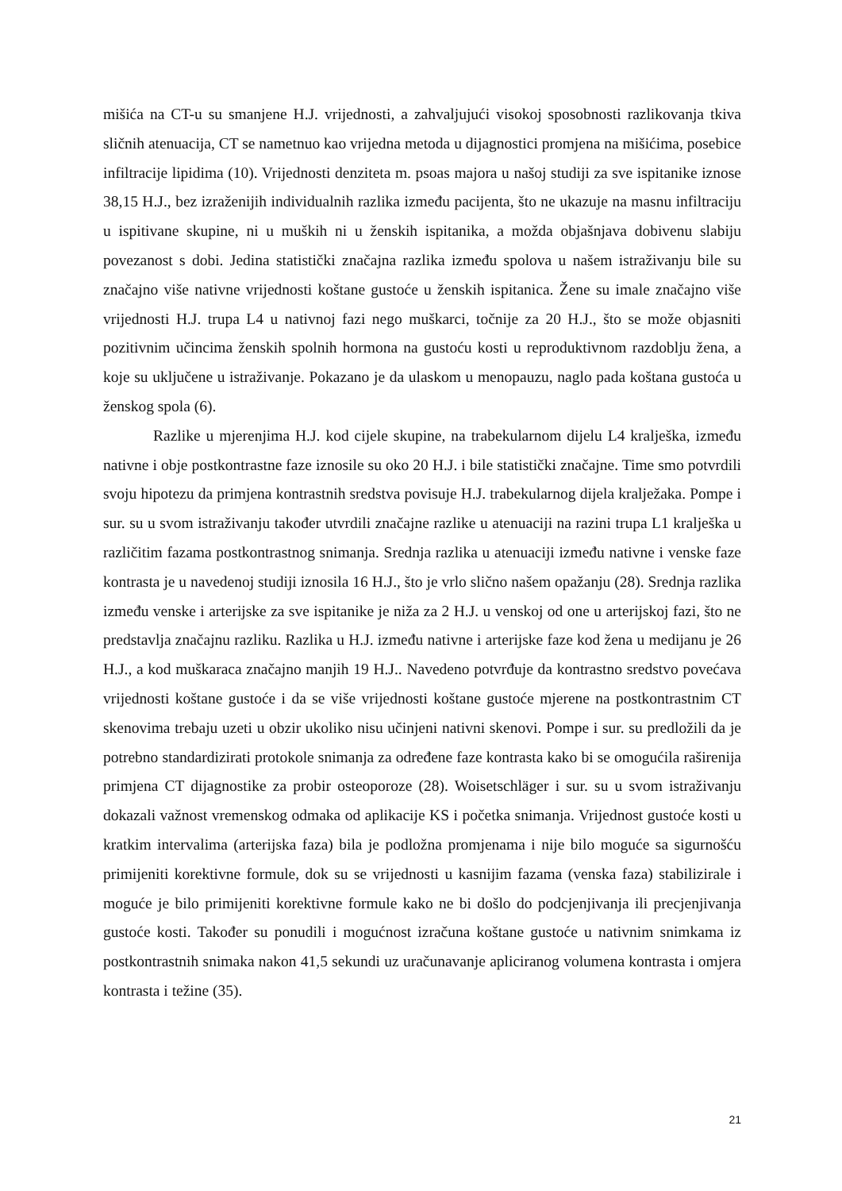mišića na CT-u su smanjene H.J. vrijednosti, a zahvaljujući visokoj sposobnosti razlikovanja tkiva sličnih atenuacija, CT se nametnuo kao vrijedna metoda u dijagnostici promjena na mišićima, posebice infiltracije lipidima (10). Vrijednosti denziteta m. psoas majora u našoj studiji za sve ispitanike iznose 38,15 H.J., bez izraženijih individualnih razlika između pacijenta, što ne ukazuje na masnu infiltraciju u ispitivane skupine, ni u muških ni u ženskih ispitanika, a možda objašnjava dobivenu slabiju povezanost s dobi. Jedina statistički značajna razlika između spolova u našem istraživanju bile su značajno više nativne vrijednosti koštane gustoće u ženskih ispitanica. Žene su imale značajno više vrijednosti H.J. trupa L4 u nativnoj fazi nego muškarci, točnije za 20 H.J., što se može objasniti pozitivnim učincima ženskih spolnih hormona na gustoću kosti u reproduktivnom razdoblju žena, a koje su uključene u istraživanje. Pokazano je da ulaskom u menopauzu, naglo pada koštana gustoća u ženskog spola (6).
Razlike u mjerenjima H.J. kod cijele skupine, na trabekularnom dijelu L4 kralješka, između nativne i obje postkontrastne faze iznosile su oko 20 H.J. i bile statistički značajne. Time smo potvrdili svoju hipotezu da primjena kontrastnih sredstva povisuje H.J. trabekularnog dijela kralježaka. Pompe i sur. su u svom istraživanju također utvrdili značajne razlike u atenuaciji na razini trupa L1 kralješka u različitim fazama postkontrastnog snimanja. Srednja razlika u atenuaciji između nativne i venske faze kontrasta je u navedenoj studiji iznosila 16 H.J., što je vrlo slično našem opažanju (28). Srednja razlika između venske i arterijske za sve ispitanike je niža za 2 H.J. u venskoj od one u arterijskoj fazi, što ne predstavlja značajnu razliku. Razlika u H.J. između nativne i arterijske faze kod žena u medijanu je 26 H.J., a kod muškaraca značajno manjih 19 H.J.. Navedeno potvrđuje da kontrastno sredstvo povećava vrijednosti koštane gustoće i da se više vrijednosti koštane gustoće mjerene na postkontrastnim CT skenovima trebaju uzeti u obzir ukoliko nisu učinjeni nativni skenovi. Pompe i sur. su predložili da je potrebno standardizirati protokole snimanja za određene faze kontrasta kako bi se omogućila raširenija primjena CT dijagnostike za probir osteoporoze (28). Woisetschläger i sur. su u svom istraživanju dokazali važnost vremenskog odmaka od aplikacije KS i početka snimanja. Vrijednost gustoće kosti u kratkim intervalima (arterijska faza) bila je podložna promjenama i nije bilo moguće sa sigurnošću primijeniti korektivne formule, dok su se vrijednosti u kasnijim fazama (venska faza) stabilizirale i moguće je bilo primijeniti korektivne formule kako ne bi došlo do podcjenjivanja ili precjenjivanja gustoće kosti. Također su ponudili i mogućnost izračuna koštane gustoće u nativnim snimkama iz postkontrastnih snimaka nakon 41,5 sekundi uz uračunavanje apliciranog volumena kontrasta i omjera kontrasta i težine (35).
21